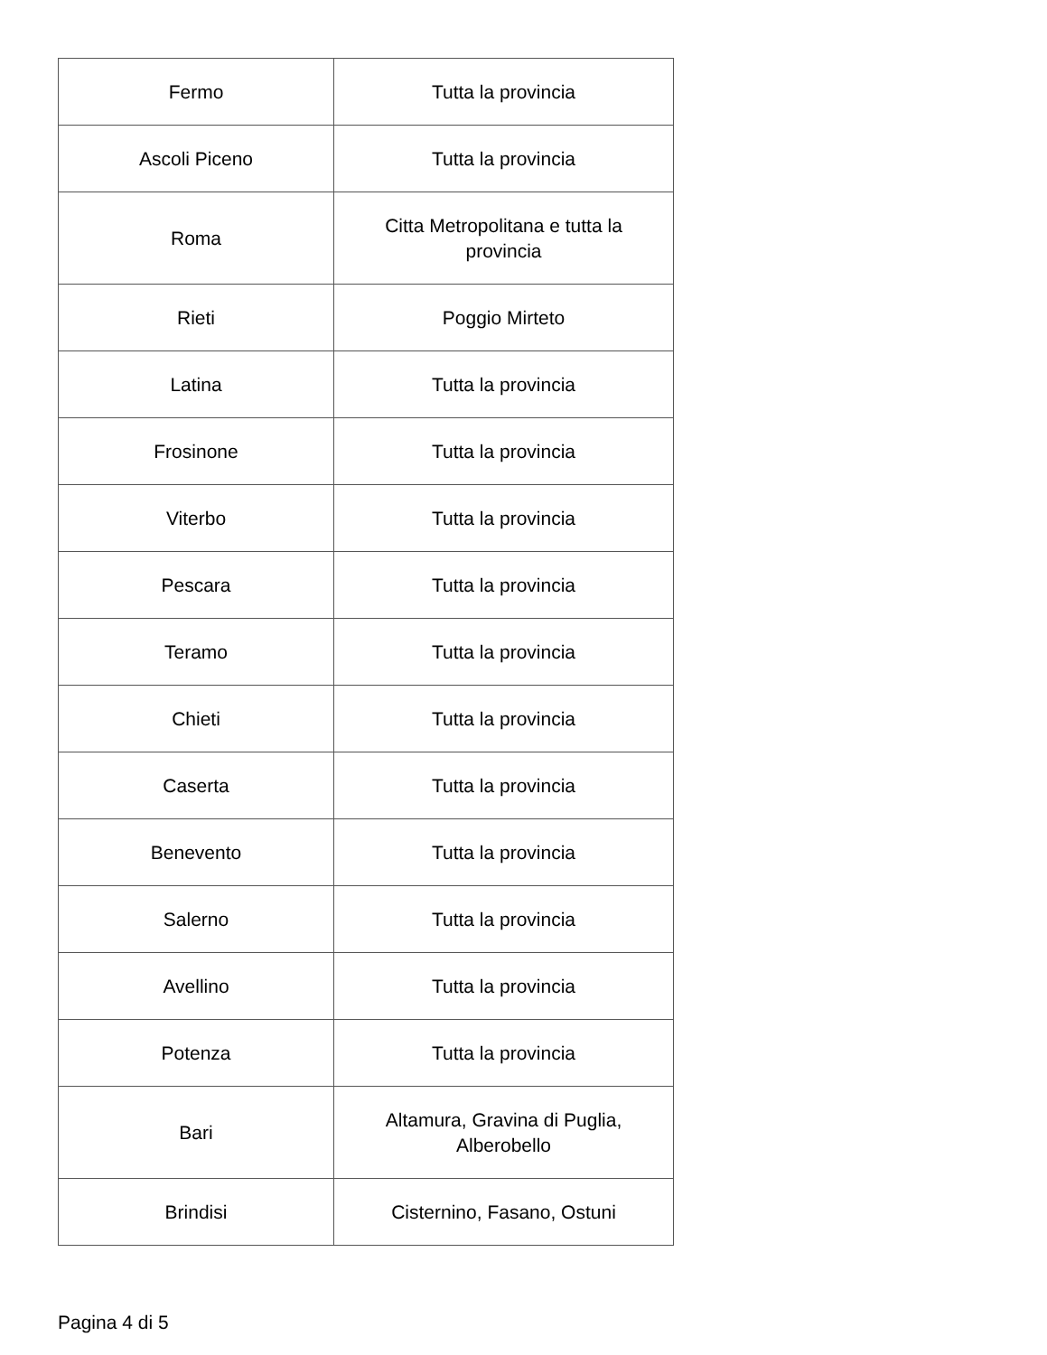| Fermo | Tutta la provincia |
| Ascoli Piceno | Tutta la provincia |
| Roma | Citta Metropolitana e tutta la provincia |
| Rieti | Poggio Mirteto |
| Latina | Tutta la provincia |
| Frosinone | Tutta la provincia |
| Viterbo | Tutta la provincia |
| Pescara | Tutta la provincia |
| Teramo | Tutta la provincia |
| Chieti | Tutta la provincia |
| Caserta | Tutta la provincia |
| Benevento | Tutta la provincia |
| Salerno | Tutta la provincia |
| Avellino | Tutta la provincia |
| Potenza | Tutta la provincia |
| Bari | Altamura, Gravina di Puglia, Alberobello |
| Brindisi | Cisternino, Fasano, Ostuni |
Pagina 4 di 5